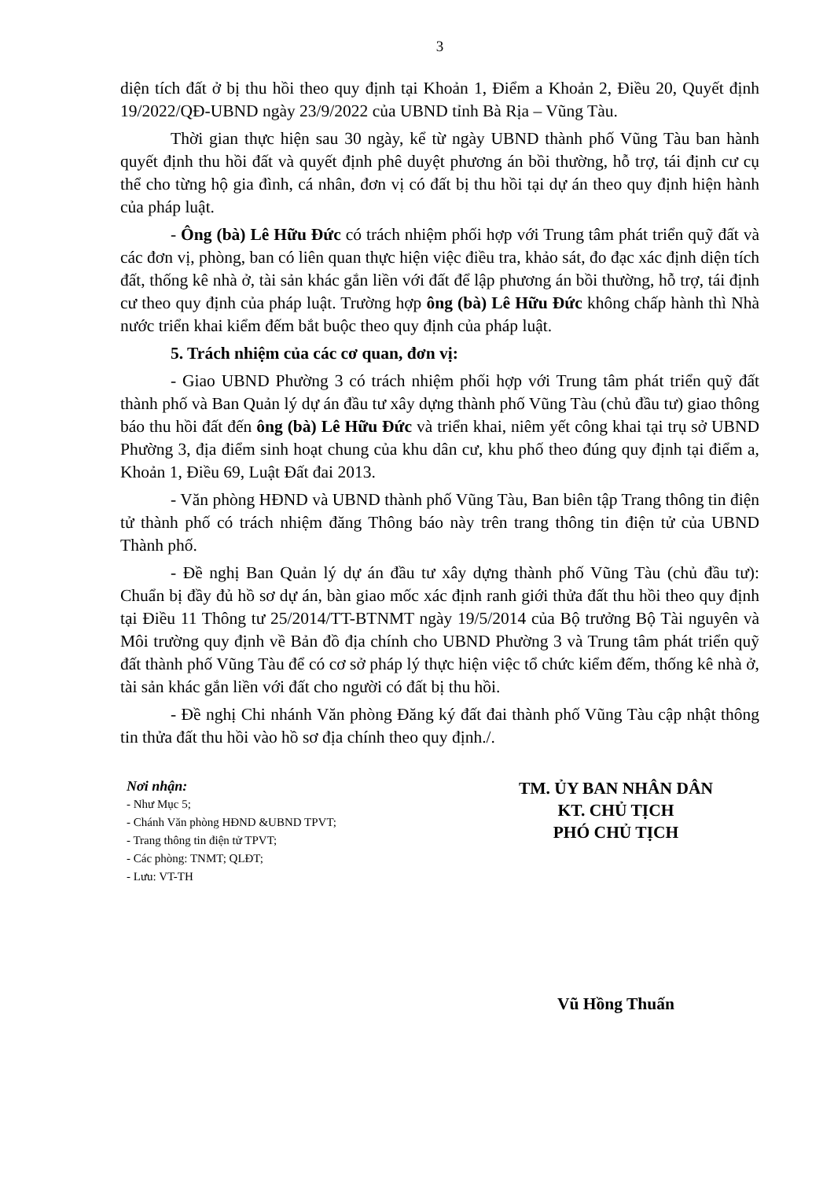3
diện tích đất ở bị thu hồi theo quy định tại Khoản 1, Điểm a Khoản 2, Điều 20, Quyết định 19/2022/QĐ-UBND ngày 23/9/2022 của UBND tỉnh Bà Rịa – Vũng Tàu.
Thời gian thực hiện sau 30 ngày, kể từ ngày UBND thành phố Vũng Tàu ban hành quyết định thu hồi đất và quyết định phê duyệt phương án bồi thường, hỗ trợ, tái định cư cụ thể cho từng hộ gia đình, cá nhân, đơn vị có đất bị thu hồi tại dự án theo quy định hiện hành của pháp luật.
- Ông (bà) Lê Hữu Đức có trách nhiệm phối hợp với Trung tâm phát triển quỹ đất và các đơn vị, phòng, ban có liên quan thực hiện việc điều tra, khảo sát, đo đạc xác định diện tích đất, thống kê nhà ở, tài sản khác gắn liền với đất để lập phương án bồi thường, hỗ trợ, tái định cư theo quy định của pháp luật. Trường hợp ông (bà) Lê Hữu Đức không chấp hành thì Nhà nước triển khai kiểm đếm bắt buộc theo quy định của pháp luật.
5. Trách nhiệm của các cơ quan, đơn vị:
- Giao UBND Phường 3 có trách nhiệm phối hợp với Trung tâm phát triển quỹ đất thành phố và Ban Quản lý dự án đầu tư xây dựng thành phố Vũng Tàu (chủ đầu tư) giao thông báo thu hồi đất đến ông (bà) Lê Hữu Đức và triển khai, niêm yết công khai tại trụ sở UBND Phường 3, địa điểm sinh hoạt chung của khu dân cư, khu phố theo đúng quy định tại điểm a, Khoản 1, Điều 69, Luật Đất đai 2013.
- Văn phòng HĐND và UBND thành phố Vũng Tàu, Ban biên tập Trang thông tin điện tử thành phố có trách nhiệm đăng Thông báo này trên trang thông tin điện tử của UBND Thành phố.
- Đề nghị Ban Quản lý dự án đầu tư xây dựng thành phố Vũng Tàu (chủ đầu tư): Chuẩn bị đầy đủ hồ sơ dự án, bàn giao mốc xác định ranh giới thửa đất thu hồi theo quy định tại Điều 11 Thông tư 25/2014/TT-BTNMT ngày 19/5/2014 của Bộ trưởng Bộ Tài nguyên và Môi trường quy định về Bản đồ địa chính cho UBND Phường 3 và Trung tâm phát triển quỹ đất thành phố Vũng Tàu để có cơ sở pháp lý thực hiện việc tổ chức kiểm đếm, thống kê nhà ở, tài sản khác gắn liền với đất cho người có đất bị thu hồi.
- Đề nghị Chi nhánh Văn phòng Đăng ký đất đai thành phố Vũng Tàu cập nhật thông tin thửa đất thu hồi vào hồ sơ địa chính theo quy định./.
Nơi nhận:
- Như Mục 5;
- Chánh Văn phòng HĐND &UBND TPVT;
- Trang thông tin điện tử TPVT;
- Các phòng: TNMT; QLĐT;
- Lưu: VT-TH
TM. ỦY BAN NHÂN DÂN
KT. CHỦ TỊCH
PHÓ CHỦ TỊCH
Vũ Hồng Thuấn